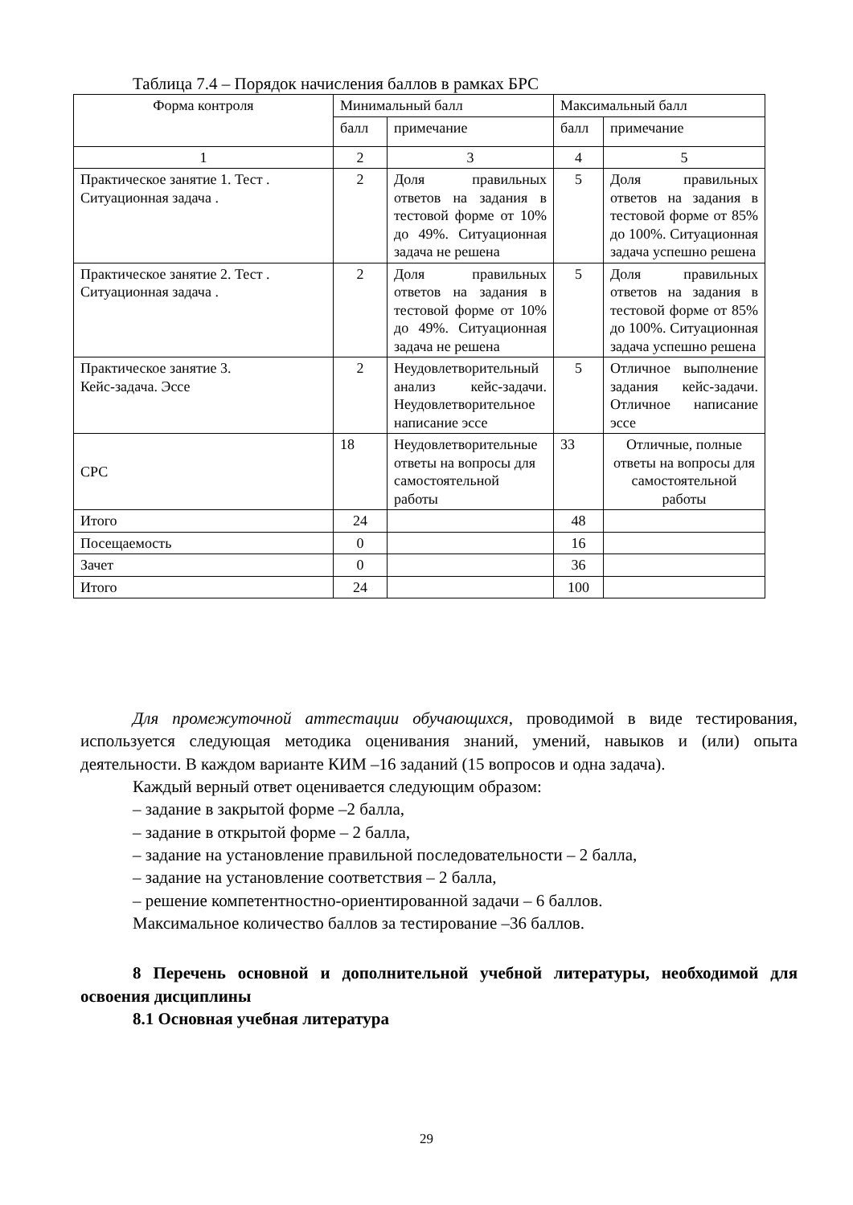Таблица 7.4 – Порядок начисления баллов в рамках БРС
| Форма контроля | Минимальный балл | | Максимальный балл | |
| --- | --- | --- | --- | --- |
| | балл | примечание | балл | примечание |
| 1 | 2 | 3 | 4 | 5 |
| Практическое занятие 1. Тест . Ситуационная задача . | 2 | Доля правильных ответов на задания в тестовой форме от 10% до 49%. Ситуационная задача не решена | 5 | Доля правильных ответов на задания в тестовой форме от 85% до 100%. Ситуационная задача успешно решена |
| Практическое занятие 2. Тест . Ситуационная задача . | 2 | Доля правильных ответов на задания в тестовой форме от 10% до 49%. Ситуационная задача не решена | 5 | Доля правильных ответов на задания в тестовой форме от 85% до 100%. Ситуационная задача успешно решена |
| Практическое занятие 3. Кейс-задача. Эссе | 2 | Неудовлетворительный анализ кейс-задачи. Неудовлетворительное написание эссе | 5 | Отличное выполнение задания кейс-задачи. Отличное написание эссе |
| СРС | 18 | Неудовлетворительные ответы на вопросы для самостоятельной работы | 33 | Отличные, полные ответы на вопросы для самостоятельной работы |
| Итого | 24 | | 48 | |
| Посещаемость | 0 | | 16 | |
| Зачет | 0 | | 36 | |
| Итого | 24 | | 100 | |
Для промежуточной аттестации обучающихся, проводимой в виде тестирования, используется следующая методика оценивания знаний, умений, навыков и (или) опыта деятельности. В каждом варианте КИМ –16 заданий (15 вопросов и одна задача).
Каждый верный ответ оценивается следующим образом:
– задание в закрытой форме –2 балла,
– задание в открытой форме – 2 балла,
– задание на установление правильной последовательности – 2 балла,
– задание на установление соответствия – 2 балла,
– решение компетентностно-ориентированной задачи – 6 баллов.
Максимальное количество баллов за тестирование –36 баллов.
8 Перечень основной и дополнительной учебной литературы, необходимой для освоения дисциплины
8.1 Основная учебная литература
29